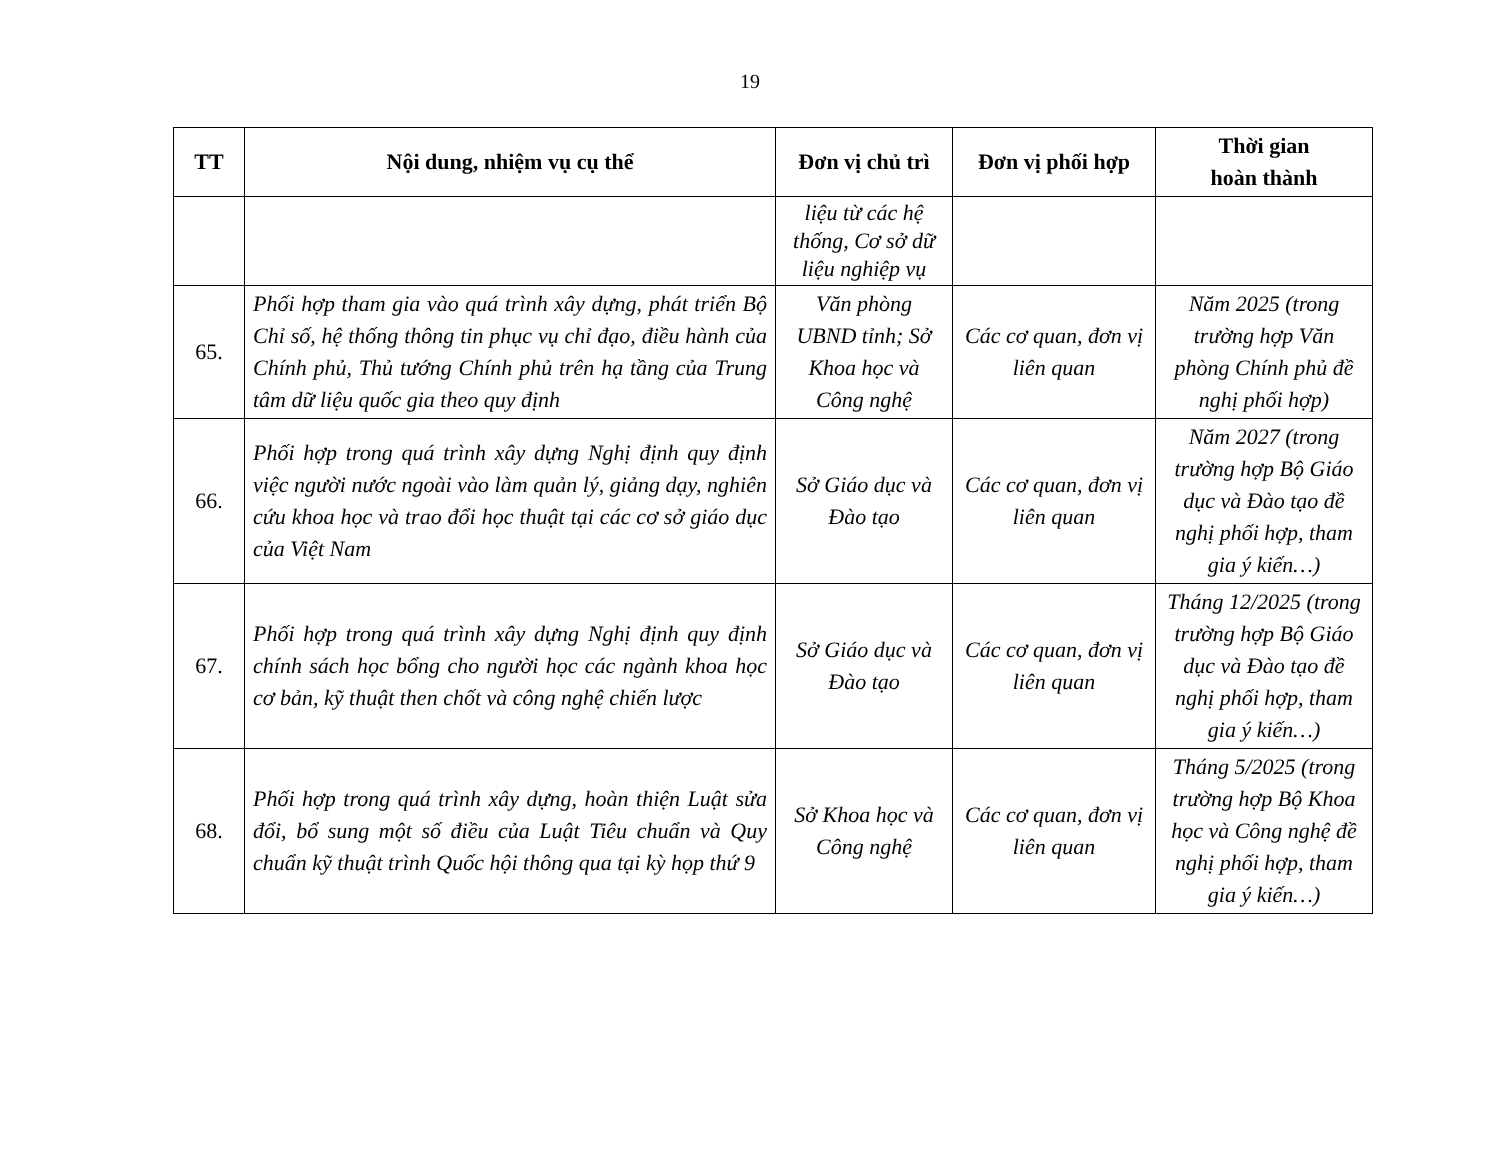19
| TT | Nội dung, nhiệm vụ cụ thể | Đơn vị chủ trì | Đơn vị phối hợp | Thời gian hoàn thành |
| --- | --- | --- | --- | --- |
| | | liệu từ các hệ thống, Cơ sở dữ liệu nghiệp vụ | | |
| 65. | Phối hợp tham gia vào quá trình xây dựng, phát triển Bộ Chỉ số, hệ thống thông tin phục vụ chỉ đạo, điều hành của Chính phủ, Thủ tướng Chính phủ trên hạ tầng của Trung tâm dữ liệu quốc gia theo quy định | Văn phòng UBND tỉnh; Sở Khoa học và Công nghệ | Các cơ quan, đơn vị liên quan | Năm 2025 (trong trường hợp Văn phòng Chính phủ đề nghị phối hợp) |
| 66. | Phối hợp trong quá trình xây dựng Nghị định quy định việc người nước ngoài vào làm quản lý, giảng dạy, nghiên cứu khoa học và trao đổi học thuật tại các cơ sở giáo dục của Việt Nam | Sở Giáo dục và Đào tạo | Các cơ quan, đơn vị liên quan | Năm 2027 (trong trường hợp Bộ Giáo dục và Đào tạo đề nghị phối hợp, tham gia ý kiến…) |
| 67. | Phối hợp trong quá trình xây dựng Nghị định quy định chính sách học bổng cho người học các ngành khoa học cơ bản, kỹ thuật then chốt và công nghệ chiến lược | Sở Giáo dục và Đào tạo | Các cơ quan, đơn vị liên quan | Tháng 12/2025 (trong trường hợp Bộ Giáo dục và Đào tạo đề nghị phối hợp, tham gia ý kiến…) |
| 68. | Phối hợp trong quá trình xây dựng, hoàn thiện Luật sửa đổi, bổ sung một số điều của Luật Tiêu chuẩn và Quy chuẩn kỹ thuật trình Quốc hội thông qua tại kỳ họp thứ 9 | Sở Khoa học và Công nghệ | Các cơ quan, đơn vị liên quan | Tháng 5/2025 (trong trường hợp Bộ Khoa học và Công nghệ đề nghị phối hợp, tham gia ý kiến…) |